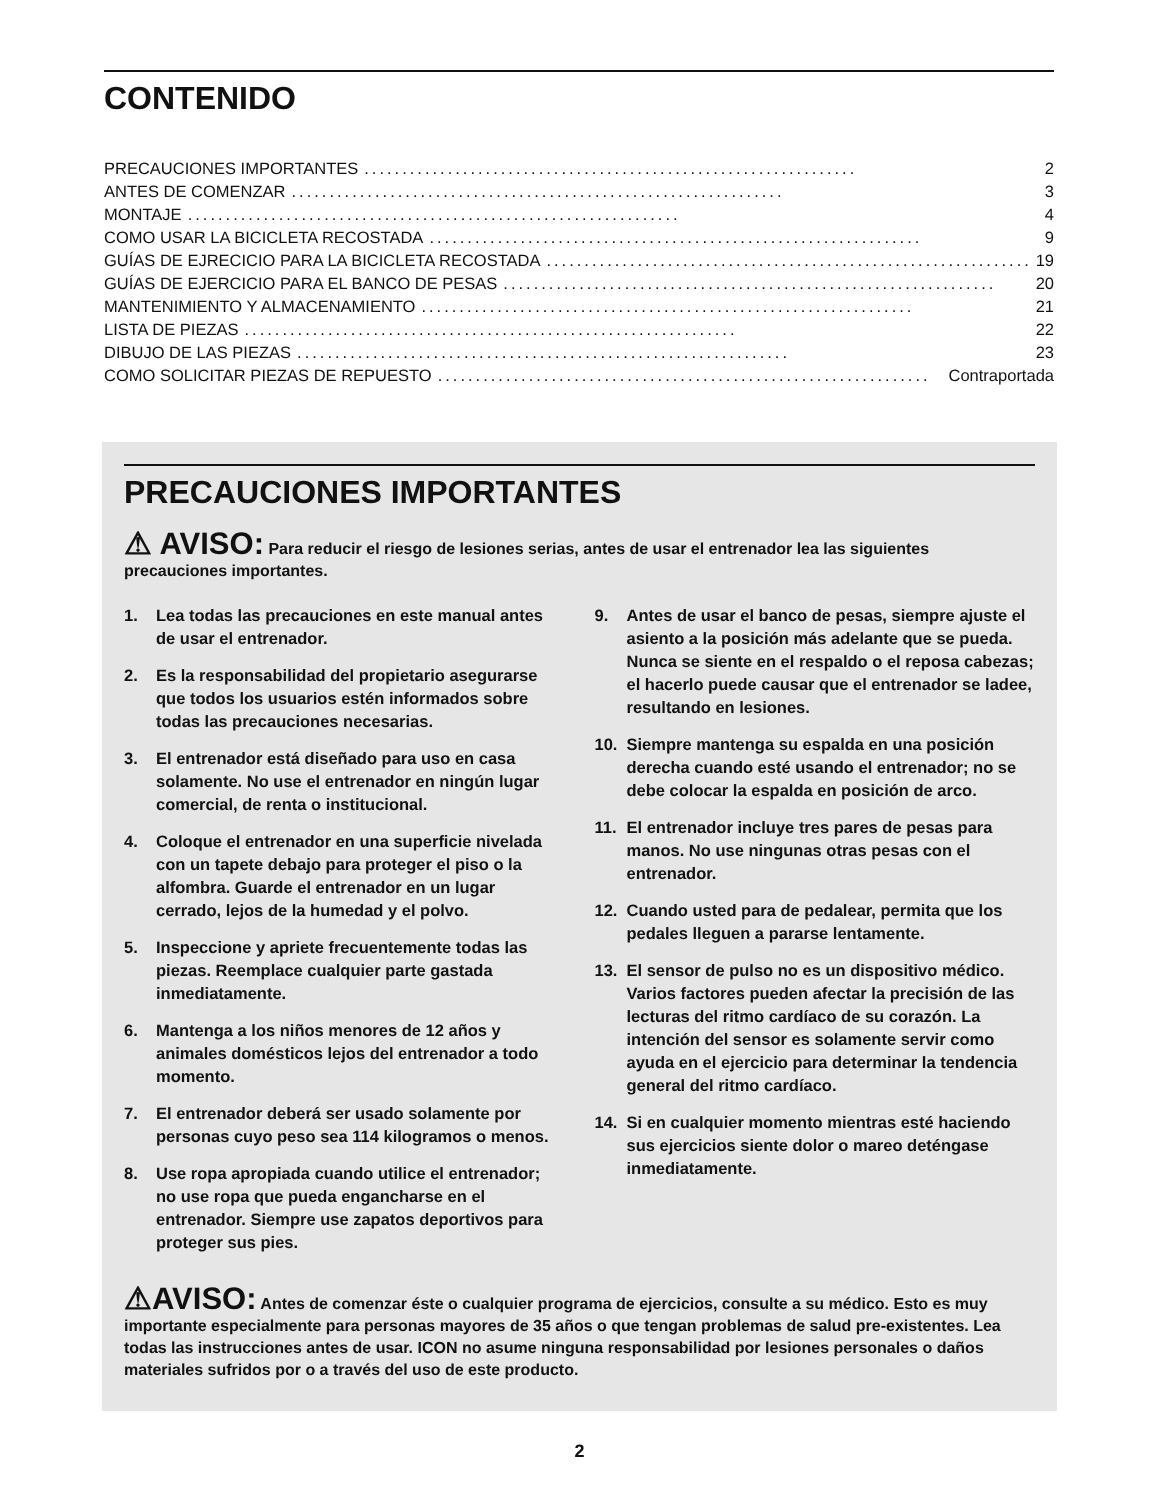CONTENIDO
PRECAUCIONES IMPORTANTES................................................................. 2
ANTES DE COMENZAR................................................................. 3
MONTAJE................................................................. 4
COMO USAR LA BICICLETA RECOSTADA................................................................. 9
GUÍAS DE EJRECICIO PARA LA BICICLETA RECOSTADA................................................................. 19
GUÍAS DE EJERCICIO PARA EL BANCO DE PESAS................................................................. 20
MANTENIMIENTO Y ALMACENAMIENTO................................................................. 21
LISTA DE PIEZAS................................................................. 22
DIBUJO DE LAS PIEZAS................................................................. 23
COMO SOLICITAR PIEZAS DE REPUESTO................................................................. Contraportada
PRECAUCIONES IMPORTANTES
⚠ AVISO: Para reducir el riesgo de lesiones serias, antes de usar el entrenador lea las siguientes precauciones importantes.
1. Lea todas las precauciones en este manual antes de usar el entrenador.
2. Es la responsabilidad del propietario asegurarse que todos los usuarios estén informados sobre todas las precauciones necesarias.
3. El entrenador está diseñado para uso en casa solamente. No use el entrenador en ningún lugar comercial, de renta o institucional.
4. Coloque el entrenador en una superficie nivelada con un tapete debajo para proteger el piso o la alfombra. Guarde el entrenador en un lugar cerrado, lejos de la humedad y el polvo.
5. Inspeccione y apriete frecuentemente todas las piezas. Reemplace cualquier parte gastada inmediatamente.
6. Mantenga a los niños menores de 12 años y animales domésticos lejos del entrenador a todo momento.
7. El entrenador deberá ser usado solamente por personas cuyo peso sea 114 kilogramos o menos.
8. Use ropa apropiada cuando utilice el entrenador; no use ropa que pueda engancharse en el entrenador. Siempre use zapatos deportivos para proteger sus pies.
9. Antes de usar el banco de pesas, siempre ajuste el asiento a la posición más adelante que se pueda. Nunca se siente en el respaldo o el reposa cabezas; el hacerlo puede causar que el entrenador se ladee, resultando en lesiones.
10. Siempre mantenga su espalda en una posición derecha cuando esté usando el entrenador; no se debe colocar la espalda en posición de arco.
11. El entrenador incluye tres pares de pesas para manos. No use ningunas otras pesas con el entrenador.
12. Cuando usted para de pedalear, permita que los pedales lleguen a pararse lentamente.
13. El sensor de pulso no es un dispositivo médico. Varios factores pueden afectar la precisión de las lecturas del ritmo cardíaco de su corazón. La intención del sensor es solamente servir como ayuda en el ejercicio para determinar la tendencia general del ritmo cardíaco.
14. Si en cualquier momento mientras esté haciendo sus ejercicios siente dolor o mareo deténgase inmediatamente.
⚠AVISO: Antes de comenzar éste o cualquier programa de ejercicios, consulte a su médico. Esto es muy importante especialmente para personas mayores de 35 años o que tengan problemas de salud pre-existentes. Lea todas las instrucciones antes de usar. ICON no asume ninguna responsabilidad por lesiones personales o daños materiales sufridos por o a través del uso de este producto.
2